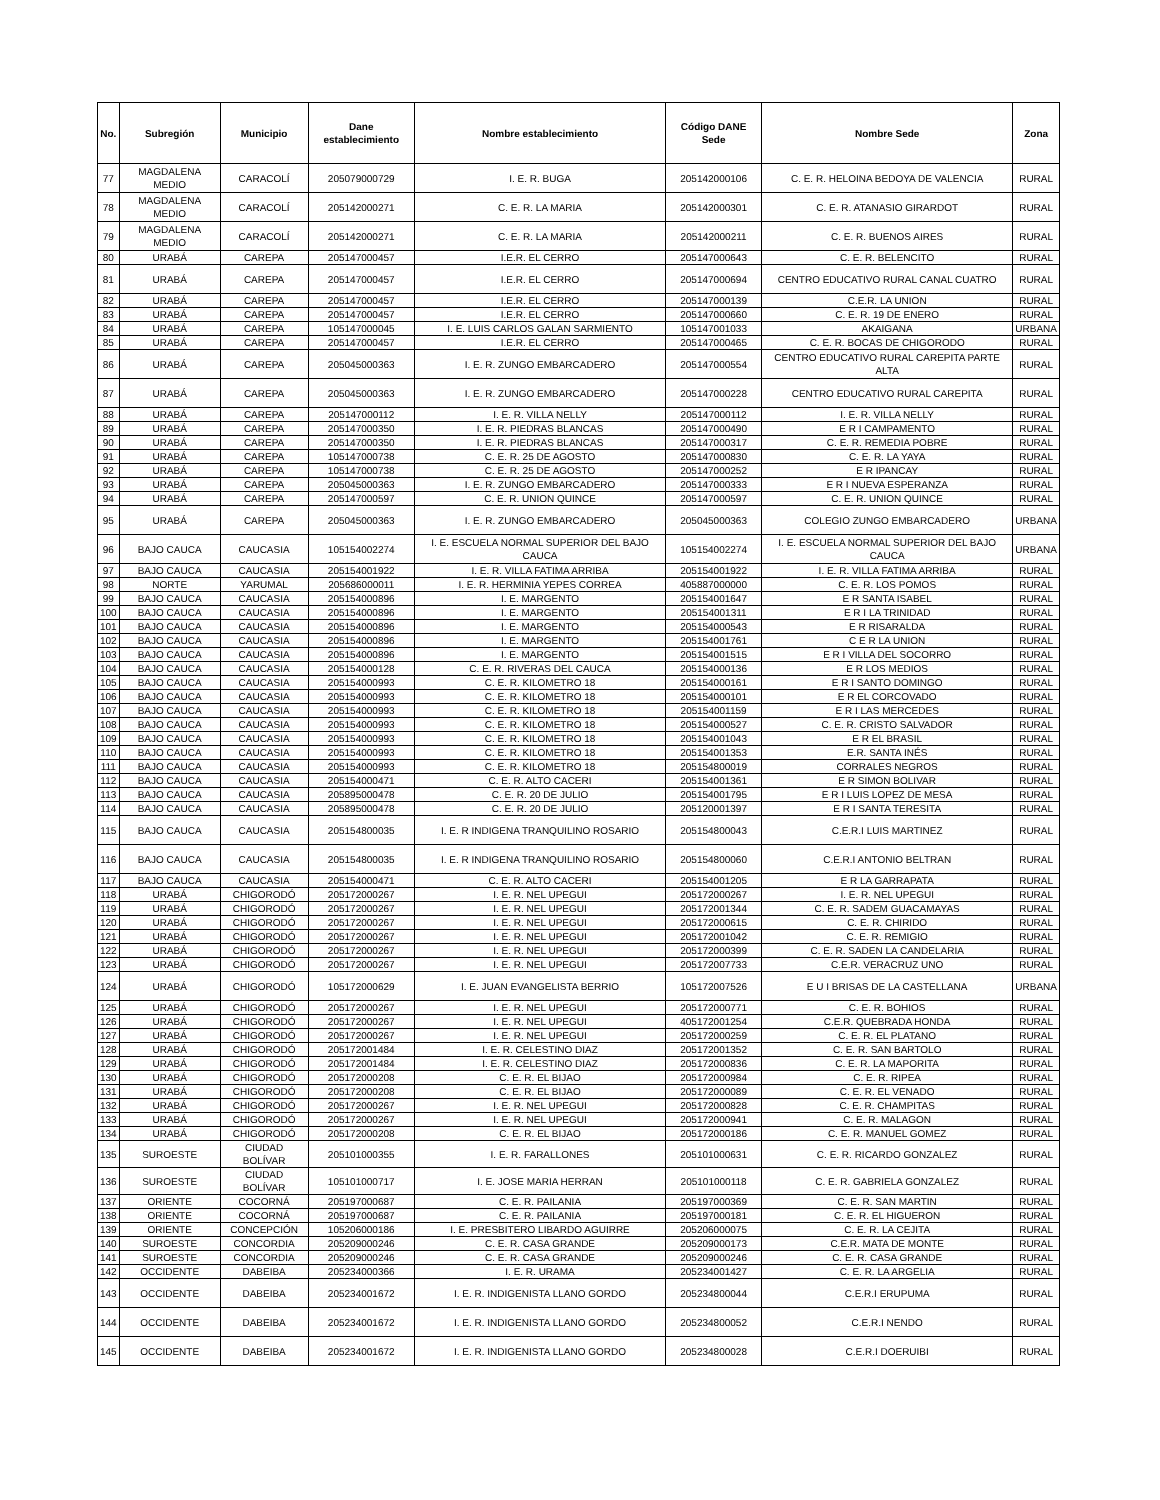| No. | Subregión | Municipio | Dane establecimiento | Nombre establecimiento | Código DANE Sede | Nombre Sede | Zona |
| --- | --- | --- | --- | --- | --- | --- | --- |
| 77 | MAGDALENA MEDIO | CARACOLÍ | 205079000729 | I. E. R. BUGA | 205142000106 | C. E. R. HELOINA BEDOYA DE VALENCIA | RURAL |
| 78 | MAGDALENA MEDIO | CARACOLÍ | 205142000271 | C. E. R. LA MARIA | 205142000301 | C. E. R. ATANASIO GIRARDOT | RURAL |
| 79 | MAGDALENA MEDIO | CARACOLÍ | 205142000271 | C. E. R. LA MARIA | 205142000211 | C. E. R. BUENOS AIRES | RURAL |
| 80 | URABÁ | CAREPA | 205147000457 | I.E.R. EL CERRO | 205147000643 | C. E. R. BELENCITO | RURAL |
| 81 | URABÁ | CAREPA | 205147000457 | I.E.R. EL CERRO | 205147000694 | CENTRO EDUCATIVO RURAL CANAL CUATRO | RURAL |
| 82 | URABÁ | CAREPA | 205147000457 | I.E.R. EL CERRO | 205147000139 | C.E.R. LA UNION | RURAL |
| 83 | URABÁ | CAREPA | 205147000457 | I.E.R. EL CERRO | 205147000660 | C. E. R. 19 DE ENERO | RURAL |
| 84 | URABÁ | CAREPA | 105147000045 | I. E. LUIS CARLOS GALAN SARMIENTO | 105147001033 | AKAIGANA | URBANA |
| 85 | URABÁ | CAREPA | 205147000457 | I.E.R. EL CERRO | 205147000465 | C. E. R. BOCAS DE CHIGORODO | RURAL |
| 86 | URABÁ | CAREPA | 205045000363 | I. E. R. ZUNGO EMBARCADERO | 205147000554 | CENTRO EDUCATIVO RURAL CAREPITA PARTE ALTA | RURAL |
| 87 | URABÁ | CAREPA | 205045000363 | I. E. R. ZUNGO EMBARCADERO | 205147000228 | CENTRO EDUCATIVO RURAL CAREPITA | RURAL |
| 88 | URABÁ | CAREPA | 205147000112 | I. E. R. VILLA NELLY | 205147000112 | I. E. R. VILLA NELLY | RURAL |
| 89 | URABÁ | CAREPA | 205147000350 | I. E. R. PIEDRAS BLANCAS | 205147000490 | E R I CAMPAMENTO | RURAL |
| 90 | URABÁ | CAREPA | 205147000350 | I. E. R. PIEDRAS BLANCAS | 205147000317 | C. E. R. REMEDIA POBRE | RURAL |
| 91 | URABÁ | CAREPA | 105147000738 | C. E. R. 25 DE AGOSTO | 205147000830 | C. E. R. LA YAYA | RURAL |
| 92 | URABÁ | CAREPA | 105147000738 | C. E. R. 25 DE AGOSTO | 205147000252 | E R IPANCAY | RURAL |
| 93 | URABÁ | CAREPA | 205045000363 | I. E. R. ZUNGO EMBARCADERO | 205147000333 | E R I NUEVA ESPERANZA | RURAL |
| 94 | URABÁ | CAREPA | 205147000597 | C. E. R. UNION QUINCE | 205147000597 | C. E. R. UNION QUINCE | RURAL |
| 95 | URABÁ | CAREPA | 205045000363 | I. E. R. ZUNGO EMBARCADERO | 205045000363 | COLEGIO ZUNGO EMBARCADERO | URBANA |
| 96 | BAJO CAUCA | CAUCASIA | 105154002274 | I. E. ESCUELA NORMAL SUPERIOR DEL BAJO CAUCA | 105154002274 | I. E. ESCUELA NORMAL SUPERIOR DEL BAJO CAUCA | URBANA |
| 97 | BAJO CAUCA | CAUCASIA | 205154001922 | I. E. R. VILLA FATIMA ARRIBA | 205154001922 | I. E. R. VILLA FATIMA ARRIBA | RURAL |
| 98 | NORTE | YARUMAL | 205686000011 | I. E. R. HERMINIA YEPES CORREA | 405887000000 | C. E. R. LOS POMOS | RURAL |
| 99 | BAJO CAUCA | CAUCASIA | 205154000896 | I. E. MARGENTO | 205154001647 | E R SANTA ISABEL | RURAL |
| 100 | BAJO CAUCA | CAUCASIA | 205154000896 | I. E. MARGENTO | 205154001311 | E R I LA TRINIDAD | RURAL |
| 101 | BAJO CAUCA | CAUCASIA | 205154000896 | I. E. MARGENTO | 205154000543 | E R RISARALDA | RURAL |
| 102 | BAJO CAUCA | CAUCASIA | 205154000896 | I. E. MARGENTO | 205154001761 | C E R LA UNION | RURAL |
| 103 | BAJO CAUCA | CAUCASIA | 205154000896 | I. E. MARGENTO | 205154001515 | E R I VILLA DEL SOCORRO | RURAL |
| 104 | BAJO CAUCA | CAUCASIA | 205154000128 | C. E. R. RIVERAS DEL CAUCA | 205154000136 | E R LOS MEDIOS | RURAL |
| 105 | BAJO CAUCA | CAUCASIA | 205154000993 | C. E. R. KILOMETRO 18 | 205154000161 | E R I SANTO DOMINGO | RURAL |
| 106 | BAJO CAUCA | CAUCASIA | 205154000993 | C. E. R. KILOMETRO 18 | 205154000101 | E R EL CORCOVADO | RURAL |
| 107 | BAJO CAUCA | CAUCASIA | 205154000993 | C. E. R. KILOMETRO 18 | 205154001159 | E R I LAS MERCEDES | RURAL |
| 108 | BAJO CAUCA | CAUCASIA | 205154000993 | C. E. R. KILOMETRO 18 | 205154000527 | C. E. R. CRISTO SALVADOR | RURAL |
| 109 | BAJO CAUCA | CAUCASIA | 205154000993 | C. E. R. KILOMETRO 18 | 205154001043 | E R EL BRASIL | RURAL |
| 110 | BAJO CAUCA | CAUCASIA | 205154000993 | C. E. R. KILOMETRO 18 | 205154001353 | E.R. SANTA INÉS | RURAL |
| 111 | BAJO CAUCA | CAUCASIA | 205154000993 | C. E. R. KILOMETRO 18 | 205154800019 | CORRALES NEGROS | RURAL |
| 112 | BAJO CAUCA | CAUCASIA | 205154000471 | C. E. R. ALTO CACERI | 205154001361 | E R SIMON BOLIVAR | RURAL |
| 113 | BAJO CAUCA | CAUCASIA | 205895000478 | C. E. R. 20 DE JULIO | 205154001795 | E R I LUIS LOPEZ DE MESA | RURAL |
| 114 | BAJO CAUCA | CAUCASIA | 205895000478 | C. E. R. 20 DE JULIO | 205120001397 | E R I SANTA TERESITA | RURAL |
| 115 | BAJO CAUCA | CAUCASIA | 205154800035 | I. E. R INDIGENA TRANQUILINO ROSARIO | 205154800043 | C.E.R.I LUIS MARTINEZ | RURAL |
| 116 | BAJO CAUCA | CAUCASIA | 205154800035 | I. E. R INDIGENA TRANQUILINO ROSARIO | 205154800060 | C.E.R.I ANTONIO BELTRAN | RURAL |
| 117 | BAJO CAUCA | CAUCASIA | 205154000471 | C. E. R. ALTO CACERI | 205154001205 | E R LA GARRAPATA | RURAL |
| 118 | URABÁ | CHIGORODÓ | 205172000267 | I. E. R. NEL UPEGUI | 205172000267 | I. E. R. NEL UPEGUI | RURAL |
| 119 | URABÁ | CHIGORODÓ | 205172000267 | I. E. R. NEL UPEGUI | 205172001344 | C. E. R. SADEM GUACAMAYAS | RURAL |
| 120 | URABÁ | CHIGORODÓ | 205172000267 | I. E. R. NEL UPEGUI | 205172000615 | C. E. R. CHIRIDO | RURAL |
| 121 | URABÁ | CHIGORODÓ | 205172000267 | I. E. R. NEL UPEGUI | 205172001042 | C. E. R. REMIGIO | RURAL |
| 122 | URABÁ | CHIGORODÓ | 205172000267 | I. E. R. NEL UPEGUI | 205172000399 | C. E. R. SADEN LA CANDELARIA | RURAL |
| 123 | URABÁ | CHIGORODÓ | 205172000267 | I. E. R. NEL UPEGUI | 205172007733 | C.E.R. VERACRUZ UNO | RURAL |
| 124 | URABÁ | CHIGORODÓ | 105172000629 | I. E. JUAN EVANGELISTA BERRIO | 105172007526 | E U I BRISAS DE LA CASTELLANA | URBANA |
| 125 | URABÁ | CHIGORODÓ | 205172000267 | I. E. R. NEL UPEGUI | 205172000771 | C. E. R. BOHIOS | RURAL |
| 126 | URABÁ | CHIGORODÓ | 205172000267 | I. E. R. NEL UPEGUI | 405172001254 | C.E.R. QUEBRADA HONDA | RURAL |
| 127 | URABÁ | CHIGORODÓ | 205172000267 | I. E. R. NEL UPEGUI | 205172000259 | C. E. R. EL PLATANO | RURAL |
| 128 | URABÁ | CHIGORODÓ | 205172001484 | I. E. R. CELESTINO DIAZ | 205172001352 | C. E. R. SAN BARTOLO | RURAL |
| 129 | URABÁ | CHIGORODÓ | 205172001484 | I. E. R. CELESTINO DIAZ | 205172000836 | C. E. R. LA MAPORITA | RURAL |
| 130 | URABÁ | CHIGORODÓ | 205172000208 | C. E. R. EL BIJAO | 205172000984 | C. E. R. RIPEA | RURAL |
| 131 | URABÁ | CHIGORODÓ | 205172000208 | C. E. R. EL BIJAO | 205172000089 | C. E. R. EL VENADO | RURAL |
| 132 | URABÁ | CHIGORODÓ | 205172000267 | I. E. R. NEL UPEGUI | 205172000828 | C. E. R. CHAMPITAS | RURAL |
| 133 | URABÁ | CHIGORODÓ | 205172000267 | I. E. R. NEL UPEGUI | 205172000941 | C. E. R. MALAGON | RURAL |
| 134 | URABÁ | CHIGORODÓ | 205172000208 | C. E. R. EL BIJAO | 205172000186 | C. E. R. MANUEL GOMEZ | RURAL |
| 135 | SUROESTE | CIUDAD BOLÍVAR | 205101000355 | I. E. R. FARALLONES | 205101000631 | C. E. R. RICARDO GONZALEZ | RURAL |
| 136 | SUROESTE | CIUDAD BOLÍVAR | 105101000717 | I. E. JOSE MARIA HERRAN | 205101000118 | C. E. R. GABRIELA GONZALEZ | RURAL |
| 137 | ORIENTE | COCORNÁ | 205197000687 | C. E. R. PAILANIA | 205197000369 | C. E. R. SAN MARTIN | RURAL |
| 138 | ORIENTE | COCORNÁ | 205197000687 | C. E. R. PAILANIA | 205197000181 | C. E. R. EL HIGUERON | RURAL |
| 139 | ORIENTE | CONCEPCIÓN | 105206000186 | I. E. PRESBITERO LIBARDO AGUIRRE | 205206000075 | C. E. R. LA CEJITA | RURAL |
| 140 | SUROESTE | CONCORDIA | 205209000246 | C. E. R. CASA GRANDE | 205209000173 | C.E.R. MATA DE MONTE | RURAL |
| 141 | SUROESTE | CONCORDIA | 205209000246 | C. E. R. CASA GRANDE | 205209000246 | C. E. R. CASA GRANDE | RURAL |
| 142 | OCCIDENTE | DABEIBA | 205234000366 | I. E. R. URAMA | 205234001427 | C. E. R. LA ARGELIA | RURAL |
| 143 | OCCIDENTE | DABEIBA | 205234001672 | I. E. R. INDIGENISTA LLANO GORDO | 205234800044 | C.E.R.I ERUPUMA | RURAL |
| 144 | OCCIDENTE | DABEIBA | 205234001672 | I. E. R. INDIGENISTA LLANO GORDO | 205234800052 | C.E.R.I NENDO | RURAL |
| 145 | OCCIDENTE | DABEIBA | 205234001672 | I. E. R. INDIGENISTA LLANO GORDO | 205234800028 | C.E.R.I DOERUIBI | RURAL |